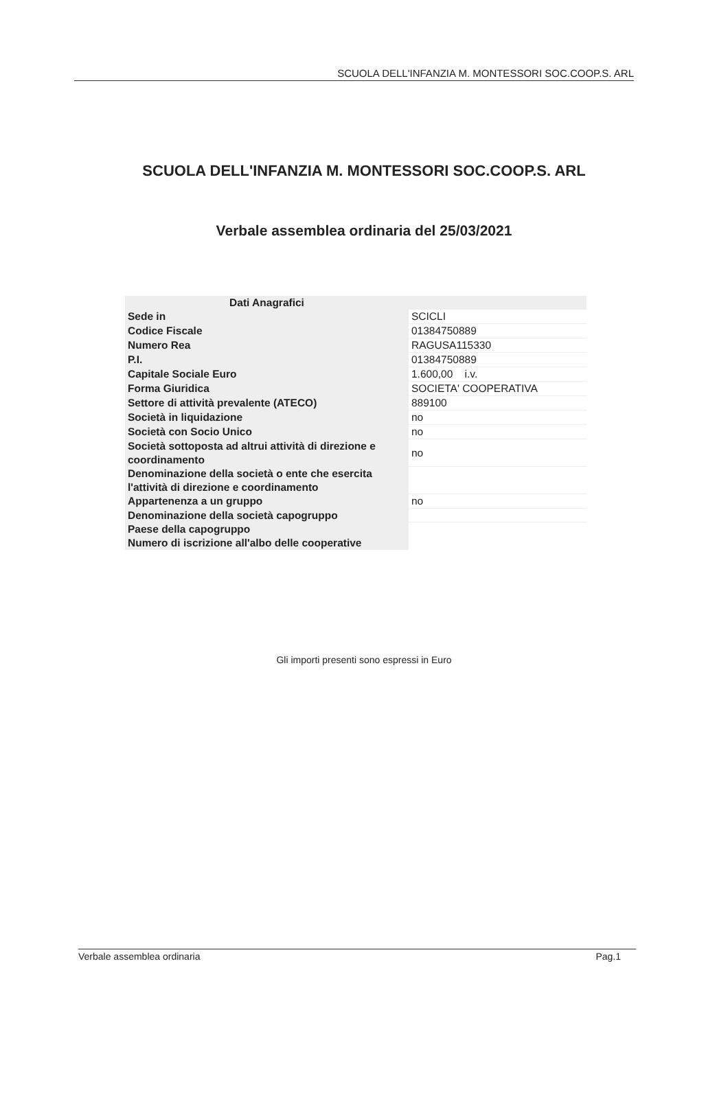SCUOLA DELL'INFANZIA M. MONTESSORI SOC.COOP.S. ARL
SCUOLA DELL'INFANZIA M. MONTESSORI SOC.COOP.S. ARL
Verbale assemblea ordinaria del 25/03/2021
| Dati Anagrafici | |
| --- | --- |
| Sede in | SCICLI |
| Codice Fiscale | 01384750889 |
| Numero Rea | RAGUSA115330 |
| P.I. | 01384750889 |
| Capitale Sociale Euro | 1.600,00 i.v. |
| Forma Giuridica | SOCIETA' COOPERATIVA |
| Settore di attività prevalente (ATECO) | 889100 |
| Società in liquidazione | no |
| Società con Socio Unico | no |
| Società sottoposta ad altrui attività di direzione e coordinamento | no |
| Denominazione della società o ente che esercita l'attività di direzione e coordinamento | |
| Appartenenza a un gruppo | no |
| Denominazione della società capogruppo | |
| Paese della capogruppo | |
| Numero di iscrizione all'albo delle cooperative | |
Gli importi presenti sono espressi in Euro
Verbale assemblea ordinaria Pag.1